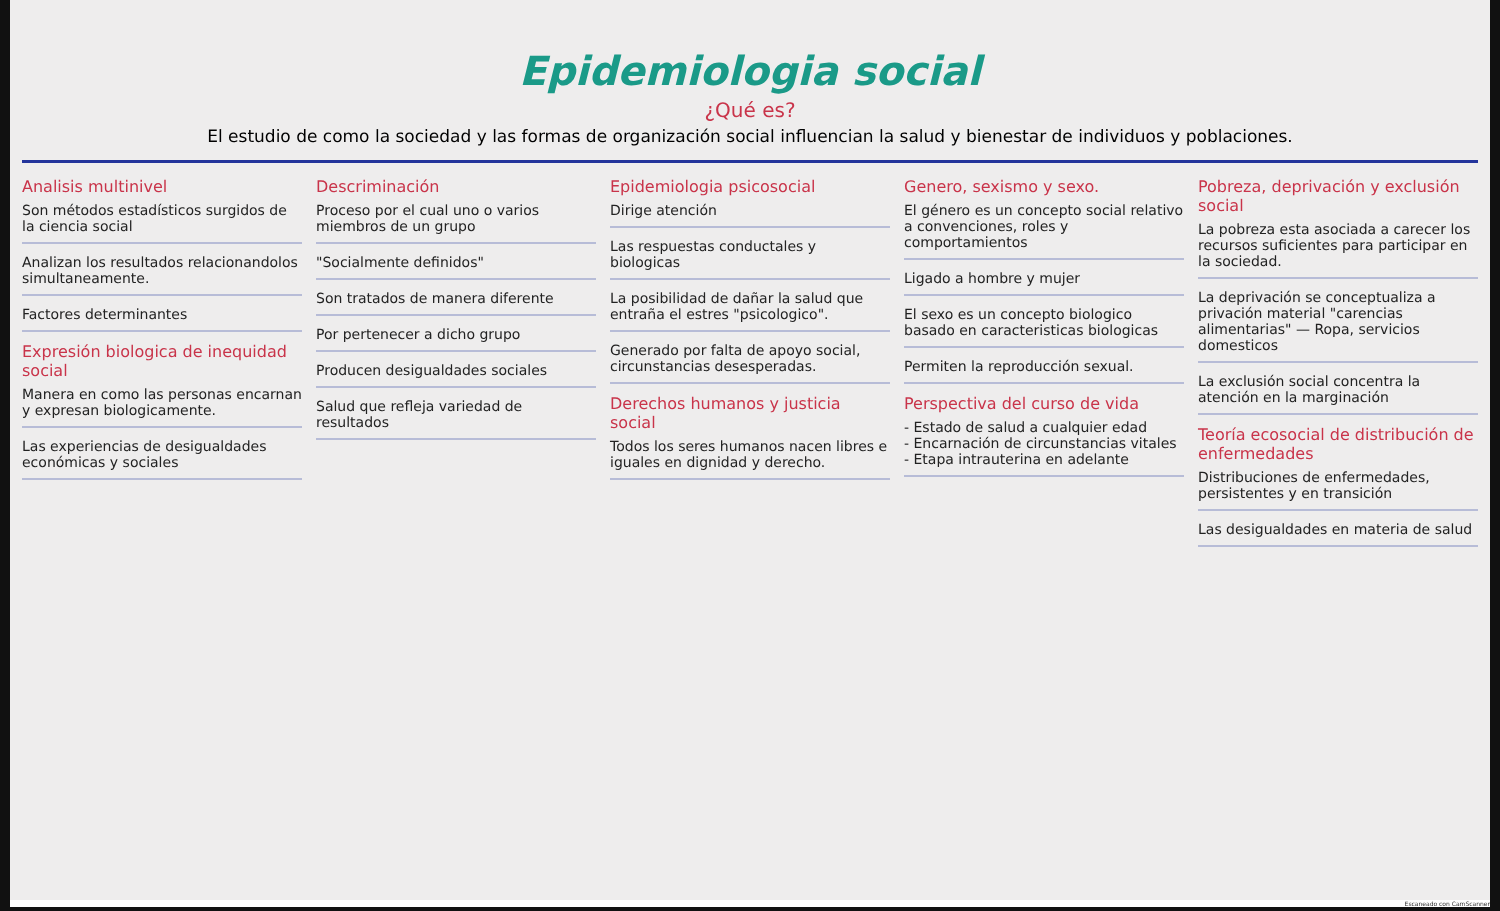Epidemiologia social
¿Qué es?
El estudio de como la sociedad y las formas de organización social influencian la salud y bienestar de individuos y poblaciones.
Analisis multinivel
Son métodos estadísticos surgidos de la ciencia social
Analizan los resultados relacionandolos simultaneamente.
Factores determinantes
Expresión biologica de inequidad social
Manera en como las personas encarnan y expresan biologicamente.
Las experiencias de desigualdades económicas y sociales
Descriminación
Proceso por el cual uno o varios miembros de un grupo
"Socialmente definidos"
Son tratados de manera diferente
Por pertenecer a dicho grupo
Producen desigualdades sociales
Salud que refleja variedad de resultados
Epidemiologia psicosocial
Dirige atención
Las respuestas conductales y biologicas
La posibilidad de dañar la salud que entraña el estres "psicologico".
Generado por falta de apoyo social, circunstancias desesperadas.
Derechos humanos y justicia social
Todos los seres humanos nacen libres e iguales en dignidad y derecho.
Genero, sexismo y sexo.
El género es un concepto social relativo a convenciones, roles y comportamientos
Ligado a hombre y mujer
El sexo es un concepto biologico basado en caracteristicas biologicas
Permiten la reproducción sexual.
Perspectiva del curso de vida
- Estado de salud a cualquier edad
- Encarnación de circunstancias vitales
- Etapa intrauterina en adelante
Pobreza, deprivación y exclusión social
La pobreza esta asociada a carecer los recursos suficientes para participar en la sociedad.
La deprivación se conceptualiza a privación material "carencias alimentarias" — Ropa, servicios domesticos
La exclusión social concentra la atención en la marginación
Teoría ecosocial de distribución de enfermedades
Distribuciones de enfermedades, persistentes y en transición
Las desigualdades en materia de salud
Escaneado con CamScanner